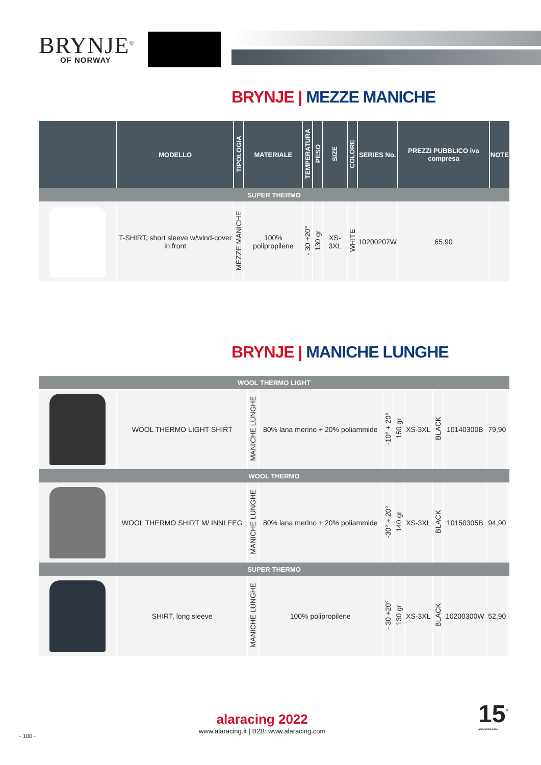BRYNJE<sup>®</sup>
OF NORWAY
BRYNJE | MEZZE MANICHE
| | MODELLO | TIPOLOGIA | MATERIALE | TEMPERATURA | PESO | SIZE | COLORE | SERIES No. | PREZZI PUBBLICO iva compresa | NOTE |
| --- | --- | --- | --- | --- | --- | --- | --- | --- | --- | --- |
| SUPER THERMO | | | | | | | | | | |
| | T-SHIRT, short sleeve w/wind-cover in front | MEZZE MANICHE | 100% polipropilene | - 30 +20° | 130 gr | XS-3XL | WHITE | 10200207W | 65,90 | |
BRYNJE | MANICHE LUNGHE
| WOOL THERMO LIGHT | | | | | | | | | | |
| | WOOL THERMO LIGHT SHIRT | MANICHE LUNGHE | 80% lana merino + 20% poliammide | -10° + 20° | 150 gr | XS-3XL | BLACK | 10140300B | 79,90 | |
| WOOL THERMO | | | | | | | | | | |
| | WOOL THERMO SHIRT M/ INNLEEG | MANICHE LUNGHE | 80% lana merino + 20% poliammide | -30° + 20° | 140 gr | XS-3XL | BLACK | 10150305B | 94,90 | |
| SUPER THERMO | | | | | | | | | | |
| | SHIRT, long sleeve | MANICHE LUNGHE | 100% polipropilene | - 30 +20° | 130 gr | XS-3XL | BLACK | 10200300W | 52,90 | |
alaracing 2022
www.alaracing.it | B2B: www.alaracing.com
- 100 -
15<sup>°</sup>
ANNIVERSARIO